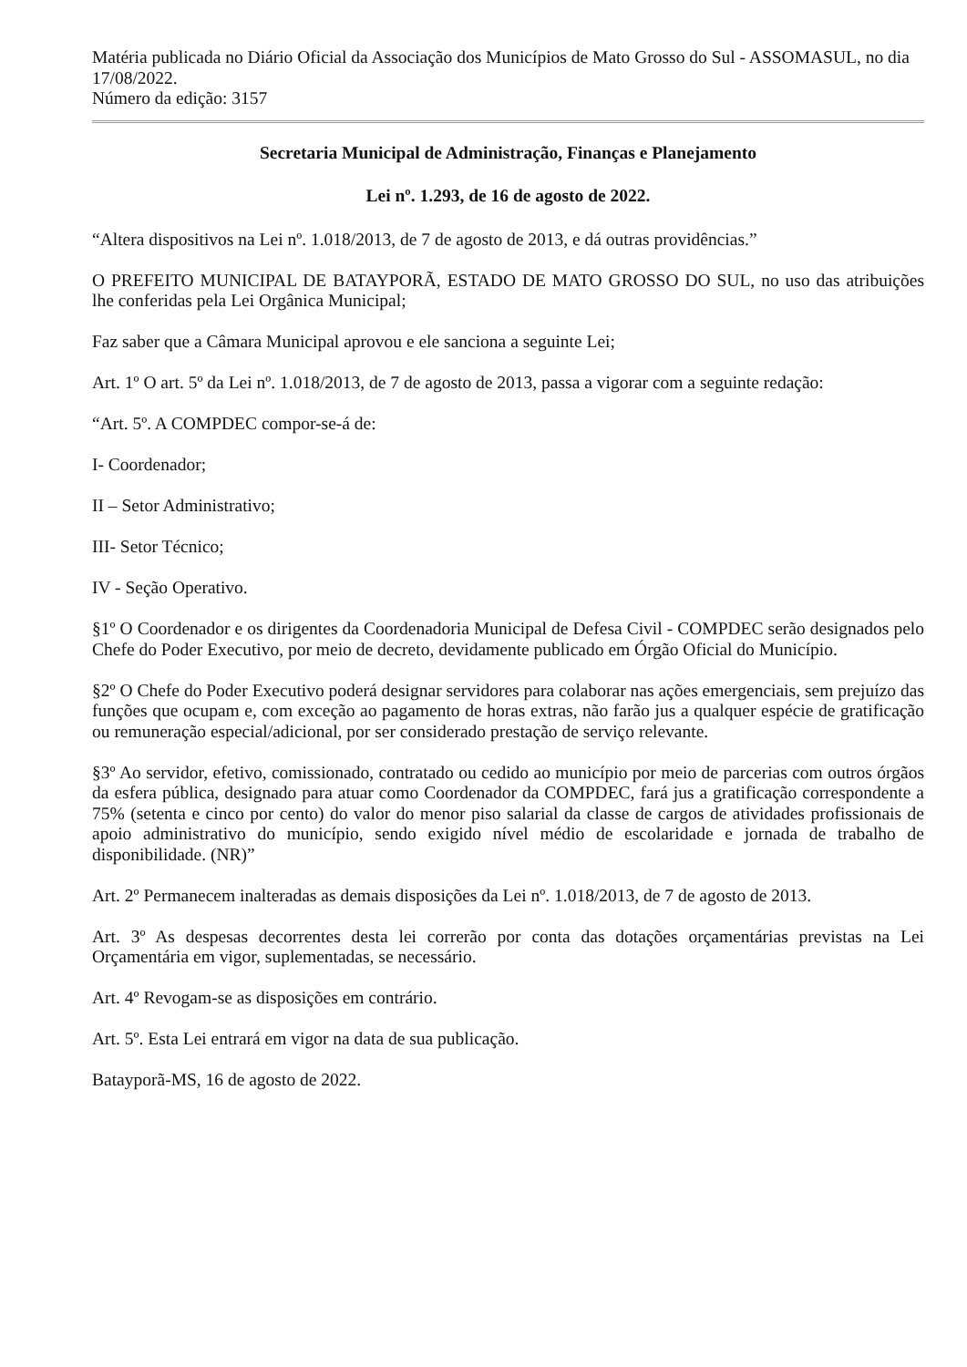Matéria publicada no Diário Oficial da Associação dos Municípios de Mato Grosso do Sul - ASSOMASUL, no dia 17/08/2022.
Número da edição: 3157
Secretaria Municipal de Administração, Finanças e Planejamento
Lei nº. 1.293, de 16 de agosto de 2022.
“Altera dispositivos na Lei nº. 1.018/2013, de 7 de agosto de 2013, e dá outras providências.”
O PREFEITO MUNICIPAL DE BATAYPORÃ, ESTADO DE MATO GROSSO DO SUL, no uso das atribuições lhe conferidas pela Lei Orgânica Municipal;
Faz saber que a Câmara Municipal aprovou e ele sanciona a seguinte Lei;
Art. 1º O art. 5º da Lei nº. 1.018/2013, de 7 de agosto de 2013, passa a vigorar com a seguinte redação:
“Art. 5º. A COMPDEC compor-se-á de:
I- Coordenador;
II – Setor Administrativo;
III- Setor Técnico;
IV - Seção Operativo.
§1º O Coordenador e os dirigentes da Coordenadoria Municipal de Defesa Civil - COMPDEC serão designados pelo Chefe do Poder Executivo, por meio de decreto, devidamente publicado em Órgão Oficial do Município.
§2º O Chefe do Poder Executivo poderá designar servidores para colaborar nas ações emergenciais, sem prejuízo das funções que ocupam e, com exceção ao pagamento de horas extras, não farão jus a qualquer espécie de gratificação ou remuneração especial/adicional, por ser considerado prestação de serviço relevante.
§3º Ao servidor, efetivo, comissionado, contratado ou cedido ao município por meio de parcerias com outros órgãos da esfera pública, designado para atuar como Coordenador da COMPDEC, fará jus a gratificação correspondente a 75% (setenta e cinco por cento) do valor do menor piso salarial da classe de cargos de atividades profissionais de apoio administrativo do município, sendo exigido nível médio de escolaridade e jornada de trabalho de disponibilidade. (NR)”
Art. 2º Permanecem inalteradas as demais disposições da Lei nº. 1.018/2013, de 7 de agosto de 2013.
Art. 3º As despesas decorrentes desta lei correrão por conta das dotações orçamentárias previstas na Lei Orçamentária em vigor, suplementadas, se necessário.
Art. 4º Revogam-se as disposições em contrário.
Art. 5º. Esta Lei entrará em vigor na data de sua publicação.
Batayporã-MS, 16 de agosto de 2022.